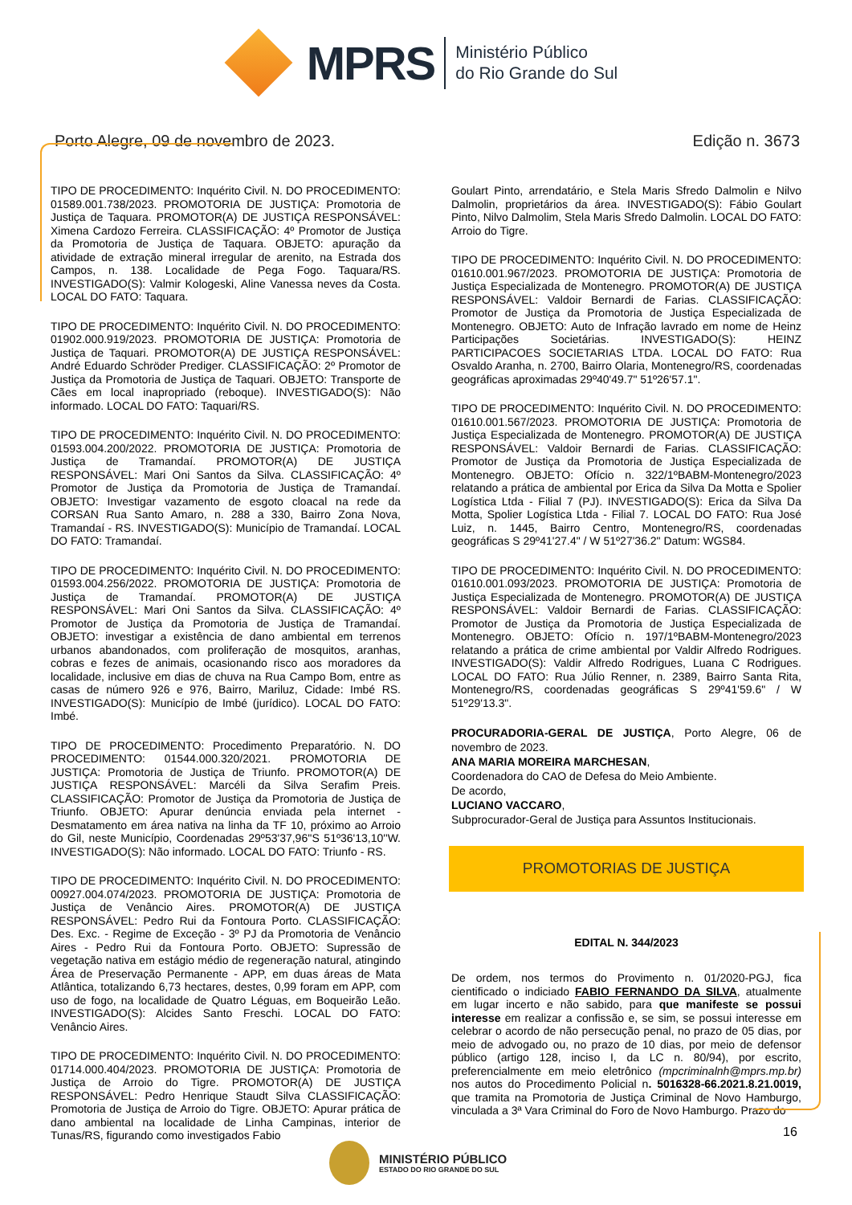MPRS
Ministério Público
do Rio Grande do Sul
Porto Alegre, 09 de novembro de 2023. Edição n. 3673
TIPO DE PROCEDIMENTO: Inquérito Civil. N. DO PROCEDIMENTO: 01589.001.738/2023. PROMOTORIA DE JUSTIÇA: Promotoria de Justiça de Taquara. PROMOTOR(A) DE JUSTIÇA RESPONSÁVEL: Ximena Cardozo Ferreira. CLASSIFICAÇÃO: 4º Promotor de Justiça da Promotoria de Justiça de Taquara. OBJETO: apuração da atividade de extração mineral irregular de arenito, na Estrada dos Campos, n. 138. Localidade de Pega Fogo. Taquara/RS. INVESTIGADO(S): Valmir Kologeski, Aline Vanessa neves da Costa. LOCAL DO FATO: Taquara.
TIPO DE PROCEDIMENTO: Inquérito Civil. N. DO PROCEDIMENTO: 01902.000.919/2023. PROMOTORIA DE JUSTIÇA: Promotoria de Justiça de Taquari. PROMOTOR(A) DE JUSTIÇA RESPONSÁVEL: André Eduardo Schröder Prediger. CLASSIFICAÇÃO: 2º Promotor de Justiça da Promotoria de Justiça de Taquari. OBJETO: Transporte de Cães em local inapropriado (reboque). INVESTIGADO(S): Não informado. LOCAL DO FATO: Taquari/RS.
TIPO DE PROCEDIMENTO: Inquérito Civil. N. DO PROCEDIMENTO: 01593.004.200/2022. PROMOTORIA DE JUSTIÇA: Promotoria de Justiça de Tramandaí. PROMOTOR(A) DE JUSTIÇA RESPONSÁVEL: Mari Oni Santos da Silva. CLASSIFICAÇÃO: 4º Promotor de Justiça da Promotoria de Justiça de Tramandaí. OBJETO: Investigar vazamento de esgoto cloacal na rede da CORSAN Rua Santo Amaro, n. 288 a 330, Bairro Zona Nova, Tramandaí - RS. INVESTIGADO(S): Município de Tramandaí. LOCAL DO FATO: Tramandaí.
TIPO DE PROCEDIMENTO: Inquérito Civil. N. DO PROCEDIMENTO: 01593.004.256/2022. PROMOTORIA DE JUSTIÇA: Promotoria de Justiça de Tramandaí. PROMOTOR(A) DE JUSTIÇA RESPONSÁVEL: Mari Oni Santos da Silva. CLASSIFICAÇÃO: 4º Promotor de Justiça da Promotoria de Justiça de Tramandaí. OBJETO: investigar a existência de dano ambiental em terrenos urbanos abandonados, com proliferação de mosquitos, aranhas, cobras e fezes de animais, ocasionando risco aos moradores da localidade, inclusive em dias de chuva na Rua Campo Bom, entre as casas de número 926 e 976, Bairro, Mariluz, Cidade: Imbé RS. INVESTIGADO(S): Município de Imbé (jurídico). LOCAL DO FATO: Imbé.
TIPO DE PROCEDIMENTO: Procedimento Preparatório. N. DO PROCEDIMENTO: 01544.000.320/2021. PROMOTORIA DE JUSTIÇA: Promotoria de Justiça de Triunfo. PROMOTOR(A) DE JUSTIÇA RESPONSÁVEL: Marcéli da Silva Serafim Preis. CLASSIFICAÇÃO: Promotor de Justiça da Promotoria de Justiça de Triunfo. OBJETO: Apurar denúncia enviada pela internet - Desmatamento em área nativa na linha da TF 10, próximo ao Arroio do Gil, neste Município, Coordenadas 29º53'37,96''S 51º36'13,10''W. INVESTIGADO(S): Não informado. LOCAL DO FATO: Triunfo - RS.
TIPO DE PROCEDIMENTO: Inquérito Civil. N. DO PROCEDIMENTO: 00927.004.074/2023. PROMOTORIA DE JUSTIÇA: Promotoria de Justiça de Venâncio Aires. PROMOTOR(A) DE JUSTIÇA RESPONSÁVEL: Pedro Rui da Fontoura Porto. CLASSIFICAÇÃO: Des. Exc. - Regime de Exceção - 3º PJ da Promotoria de Venâncio Aires - Pedro Rui da Fontoura Porto. OBJETO: Supressão de vegetação nativa em estágio médio de regeneração natural, atingindo Área de Preservação Permanente - APP, em duas áreas de Mata Atlântica, totalizando 6,73 hectares, destes, 0,99 foram em APP, com uso de fogo, na localidade de Quatro Léguas, em Boqueirão Leão. INVESTIGADO(S): Alcides Santo Freschi. LOCAL DO FATO: Venâncio Aires.
TIPO DE PROCEDIMENTO: Inquérito Civil. N. DO PROCEDIMENTO: 01714.000.404/2023. PROMOTORIA DE JUSTIÇA: Promotoria de Justiça de Arroio do Tigre. PROMOTOR(A) DE JUSTIÇA RESPONSÁVEL: Pedro Henrique Staudt Silva CLASSIFICAÇÃO: Promotoria de Justiça de Arroio do Tigre. OBJETO: Apurar prática de dano ambiental na localidade de Linha Campinas, interior de Tunas/RS, figurando como investigados Fabio
Goulart Pinto, arrendatário, e Stela Maris Sfredo Dalmolin e Nilvo Dalmolin, proprietários da área. INVESTIGADO(S): Fábio Goulart Pinto, Nilvo Dalmolim, Stela Maris Sfredo Dalmolin. LOCAL DO FATO: Arroio do Tigre.
TIPO DE PROCEDIMENTO: Inquérito Civil. N. DO PROCEDIMENTO: 01610.001.967/2023. PROMOTORIA DE JUSTIÇA: Promotoria de Justiça Especializada de Montenegro. PROMOTOR(A) DE JUSTIÇA RESPONSÁVEL: Valdoir Bernardi de Farias. CLASSIFICAÇÃO: Promotor de Justiça da Promotoria de Justiça Especializada de Montenegro. OBJETO: Auto de Infração lavrado em nome de Heinz Participações Societárias. INVESTIGADO(S): HEINZ PARTICIPACOES SOCIETARIAS LTDA. LOCAL DO FATO: Rua Osvaldo Aranha, n. 2700, Bairro Olaria, Montenegro/RS, coordenadas geográficas aproximadas 29º40'49.7" 51º26'57.1".
TIPO DE PROCEDIMENTO: Inquérito Civil. N. DO PROCEDIMENTO: 01610.001.567/2023. PROMOTORIA DE JUSTIÇA: Promotoria de Justiça Especializada de Montenegro. PROMOTOR(A) DE JUSTIÇA RESPONSÁVEL: Valdoir Bernardi de Farias. CLASSIFICAÇÃO: Promotor de Justiça da Promotoria de Justiça Especializada de Montenegro. OBJETO: Ofício n. 322/1ºBABM-Montenegro/2023 relatando a prática de ambiental por Erica da Silva Da Motta e Spolier Logística Ltda - Filial 7 (PJ). INVESTIGADO(S): Erica da Silva Da Motta, Spolier Logística Ltda - Filial 7. LOCAL DO FATO: Rua José Luiz, n. 1445, Bairro Centro, Montenegro/RS, coordenadas geográficas S 29º41'27.4" / W 51º27'36.2" Datum: WGS84.
TIPO DE PROCEDIMENTO: Inquérito Civil. N. DO PROCEDIMENTO: 01610.001.093/2023. PROMOTORIA DE JUSTIÇA: Promotoria de Justiça Especializada de Montenegro. PROMOTOR(A) DE JUSTIÇA RESPONSÁVEL: Valdoir Bernardi de Farias. CLASSIFICAÇÃO: Promotor de Justiça da Promotoria de Justiça Especializada de Montenegro. OBJETO: Ofício n. 197/1ºBABM-Montenegro/2023 relatando a prática de crime ambiental por Valdir Alfredo Rodrigues. INVESTIGADO(S): Valdir Alfredo Rodrigues, Luana C Rodrigues. LOCAL DO FATO: Rua Júlio Renner, n. 2389, Bairro Santa Rita, Montenegro/RS, coordenadas geográficas S 29º41'59.6" / W 51º29'13.3".
PROCURADORIA-GERAL DE JUSTIÇA, Porto Alegre, 06 de novembro de 2023.
ANA MARIA MOREIRA MARCHESAN,
Coordenadora do CAO de Defesa do Meio Ambiente.
De acordo,
LUCIANO VACCARO,
Subprocurador-Geral de Justiça para Assuntos Institucionais.
PROMOTORIAS DE JUSTIÇA
EDITAL N. 344/2023
De ordem, nos termos do Provimento n. 01/2020-PGJ, fica cientificado o indiciado FABIO FERNANDO DA SILVA, atualmente em lugar incerto e não sabido, para que manifeste se possui interesse em realizar a confissão e, se sim, se possui interesse em celebrar o acordo de não persecução penal, no prazo de 05 dias, por meio de advogado ou, no prazo de 10 dias, por meio de defensor público (artigo 128, inciso I, da LC n. 80/94), por escrito, preferencialmente em meio eletrônico (mpcriminalnh@mprs.mp.br) nos autos do Procedimento Policial n. 5016328-66.2021.8.21.0019, que tramita na Promotoria de Justiça Criminal de Novo Hamburgo, vinculada a 3ª Vara Criminal do Foro de Novo Hamburgo. Prazo do
16
MINISTÉRIO PÚBLICO
ESTADO DO RIO GRANDE DO SUL